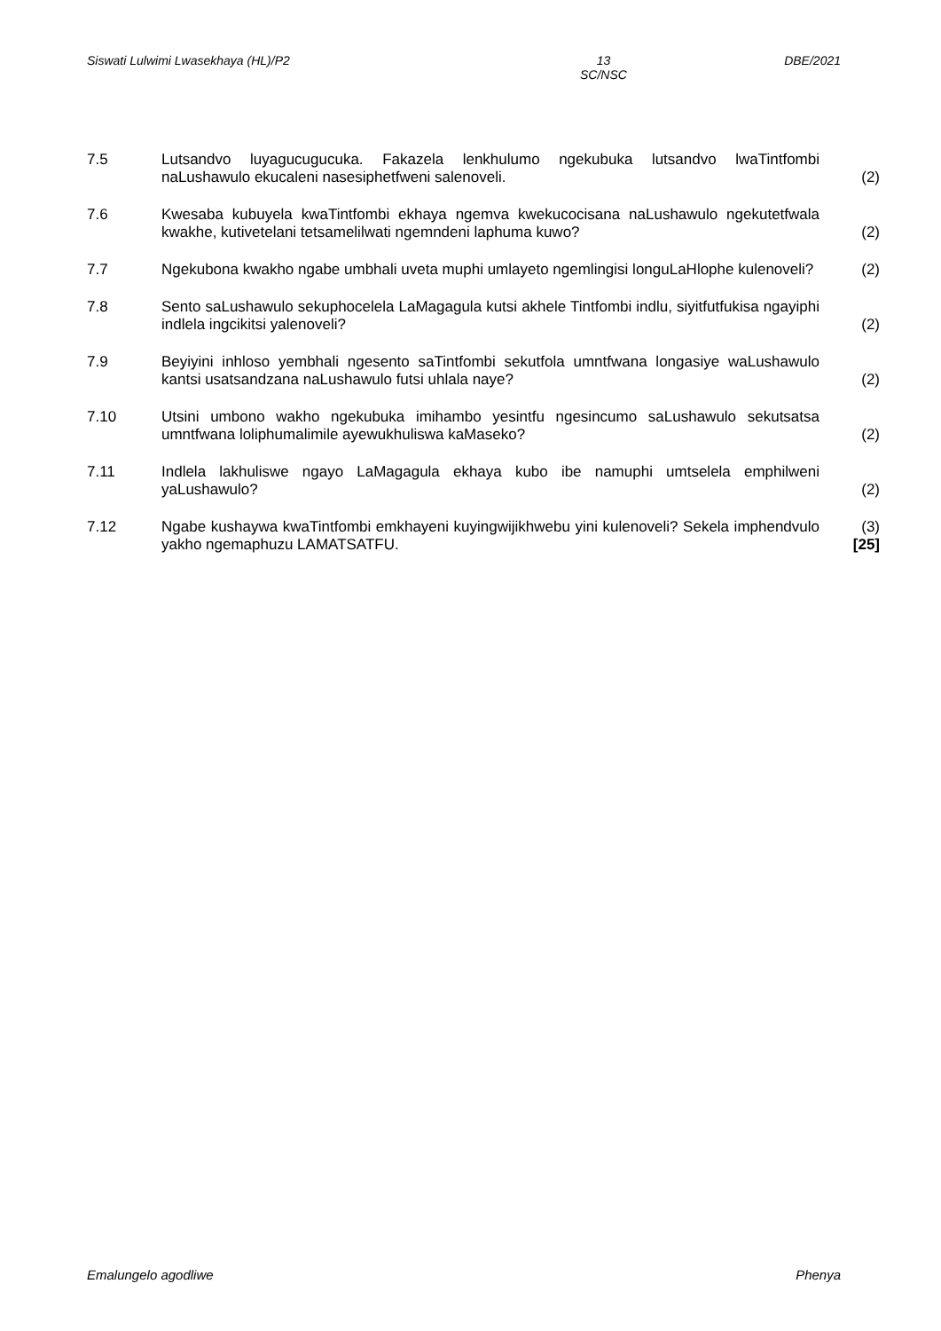Siswati Lulwimi Lwasekhaya (HL)/P2 13
SC/NSC DBE/2021
7.5 Lutsandvo luyagucugucuka. Fakazela lenkhulumo ngekubuka lutsandvo lwaTintfombi naLushawulo ekucaleni nasesiphetfweni salenoveli.
(2)
7.6 Kwesaba kubuyela kwaTintfombi ekhaya ngemva kwekucocisana naLushawulo ngekutetfwala kwakhe, kutivetelani tetsamelilwati ngemndeni laphuma kuwo?
(2)
7.7 Ngekubona kwakho ngabe umbhali uveta muphi umlayeto ngemlingisi longuLaHlophe kulenoveli?
(2)
7.8 Sento saLushawulo sekuphocelela LaMagagula kutsi akhele Tintfombi indlu, siyitfutfukisa ngayiphi indlela ingcikitsi yalenoveli?
(2)
7.9 Beyiyini inhloso yembhali ngesento saTintfombi sekutfola umntfwana longasiye waLushawulo kantsi usatsandzana naLushawulo futsi uhlala naye?
(2)
7.10 Utsini umbono wakho ngekubuka imihambo yesintfu ngesincumo saLushawulo sekutsatsa umntfwana loliphumalimile ayewukhuliswa kaMaseko?
(2)
7.11 Indlela lakhuliswe ngayo LaMagagula ekhaya kubo ibe namuphi umtselela emphilweni yaLushawulo?
(2)
7.12 Ngabe kushaywa kwaTintfombi emkhayeni kuyingwijikhwebu yini kulenoveli? Sekela imphendvulo yakho ngemaphuzu LAMATSATFU.
(3)
[25]
Emalungelo agodliwe Phenya